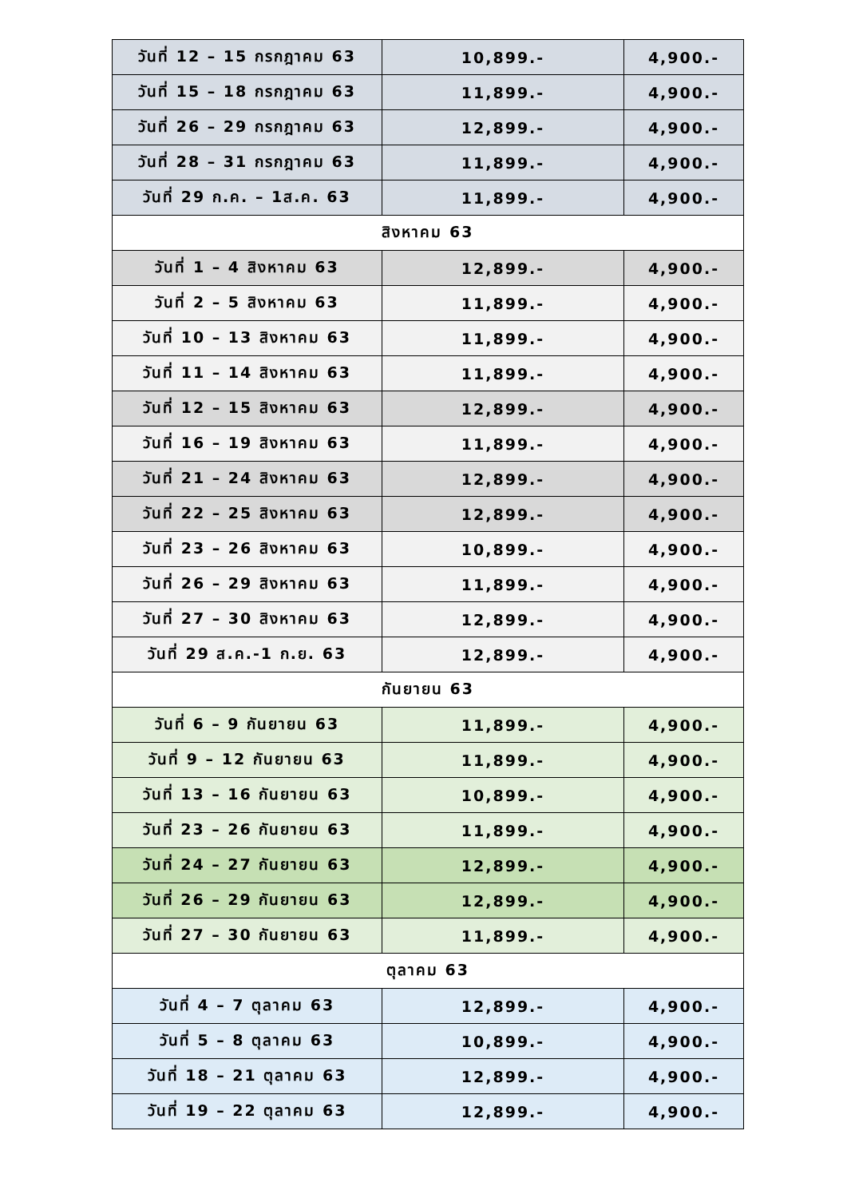| วันที่ 12 – 15 กรกฎาคม 63 | 10,899.- | 4,900.- |
| วันที่ 15 – 18 กรกฎาคม 63 | 11,899.- | 4,900.- |
| วันที่ 26 – 29 กรกฎาคม 63 | 12,899.- | 4,900.- |
| วันที่ 28 – 31 กรกฎาคม 63 | 11,899.- | 4,900.- |
| วันที่ 29 ก.ค. – 1ส.ค. 63 | 11,899.- | 4,900.- |
| สิงหาคม 63 | | |
| วันที่ 1 – 4 สิงหาคม 63 | 12,899.- | 4,900.- |
| วันที่ 2 – 5 สิงหาคม 63 | 11,899.- | 4,900.- |
| วันที่ 10 – 13 สิงหาคม 63 | 11,899.- | 4,900.- |
| วันที่ 11 – 14 สิงหาคม 63 | 11,899.- | 4,900.- |
| วันที่ 12 – 15 สิงหาคม 63 | 12,899.- | 4,900.- |
| วันที่ 16 – 19 สิงหาคม 63 | 11,899.- | 4,900.- |
| วันที่ 21 – 24 สิงหาคม 63 | 12,899.- | 4,900.- |
| วันที่ 22 – 25 สิงหาคม 63 | 12,899.- | 4,900.- |
| วันที่ 23 – 26 สิงหาคม 63 | 10,899.- | 4,900.- |
| วันที่ 26 – 29 สิงหาคม 63 | 11,899.- | 4,900.- |
| วันที่ 27 – 30 สิงหาคม 63 | 12,899.- | 4,900.- |
| วันที่ 29 ส.ค.-1 ก.ย. 63 | 12,899.- | 4,900.- |
| กันยายน 63 | | |
| วันที่ 6 – 9 กันยายน 63 | 11,899.- | 4,900.- |
| วันที่ 9 – 12 กันยายน 63 | 11,899.- | 4,900.- |
| วันที่ 13 – 16 กันยายน 63 | 10,899.- | 4,900.- |
| วันที่ 23 – 26 กันยายน 63 | 11,899.- | 4,900.- |
| วันที่ 24 – 27 กันยายน 63 | 12,899.- | 4,900.- |
| วันที่ 26 – 29 กันยายน 63 | 12,899.- | 4,900.- |
| วันที่ 27 – 30 กันยายน 63 | 11,899.- | 4,900.- |
| ตุลาคม 63 | | |
| วันที่ 4 – 7 ตุลาคม 63 | 12,899.- | 4,900.- |
| วันที่ 5 – 8 ตุลาคม 63 | 10,899.- | 4,900.- |
| วันที่ 18 – 21 ตุลาคม 63 | 12,899.- | 4,900.- |
| วันที่ 19 – 22 ตุลาคม 63 | 12,899.- | 4,900.- |